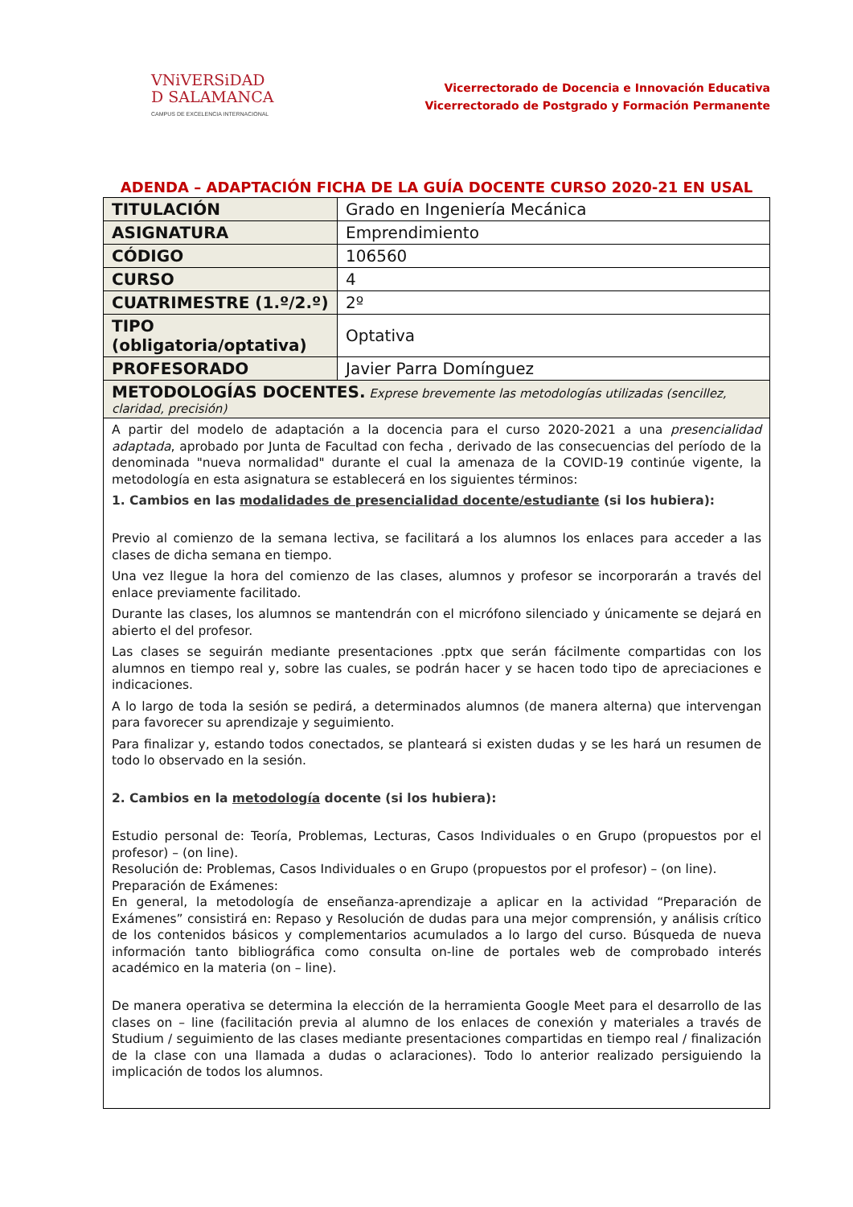VNiVERSiDAD
D SALAMANCA
CAMPUS DE EXCELENCIA INTERNACIONAL
Vicerrectorado de Docencia e Innovación Educativa
Vicerrectorado de Postgrado y Formación Permanente
ADENDA – ADAPTACIÓN FICHA DE LA GUÍA DOCENTE CURSO 2020-21 EN USAL
| TITULACIÓN | Grado en Ingeniería Mecánica |
| ASIGNATURA | Emprendimiento |
| CÓDIGO | 106560 |
| CURSO | 4 |
| CUATRIMESTRE (1.º/2.º) | 2º |
| TIPO (obligatoria/optativa) | Optativa |
| PROFESORADO | Javier Parra Domínguez |
| METODOLOGÍAS DOCENTES. Exprese brevemente las metodologías utilizadas (sencillez, claridad, precisión) | |
| A partir del modelo de adaptación a la docencia para el curso 2020-2021 a una presencialidad adaptada , aprobado por Junta de Facultad con fecha , derivado de las consecuencias del período de la denominada "nueva normalidad" durante el cual la amenaza de la COVID-19 continúe vigente, la metodología en esta asignatura se establecerá en los siguientes términos: 1. Cambios en las modalidades de presencialidad docente/estudiante (si los hubiera): Previo al comienzo de la semana lectiva, se facilitará a los alumnos los enlaces para acceder a las clases de dicha semana en tiempo. Una vez llegue la hora del comienzo de las clases, alumnos y profesor se incorporarán a través del enlace previamente facilitado. Durante las clases, los alumnos se mantendrán con el micrófono silenciado y únicamente se dejará en abierto el del profesor. Las clases se seguirán mediante presentaciones .pptx que serán fácilmente compartidas con los alumnos en tiempo real y, sobre las cuales, se podrán hacer y se hacen todo tipo de apreciaciones e indicaciones. A lo largo de toda la sesión se pedirá, a determinados alumnos (de manera alterna) que intervengan para favorecer su aprendizaje y seguimiento. Para finalizar y, estando todos conectados, se planteará si existen dudas y se les hará un resumen de todo lo observado en la sesión. 2. Cambios en la metodología docente (si los hubiera): Estudio personal de: Teoría, Problemas, Lecturas, Casos Individuales o en Grupo (propuestos por el profesor) – (on line). Resolución de: Problemas, Casos Individuales o en Grupo (propuestos por el profesor) – (on line). Preparación de Exámenes: En general, la metodología de enseñanza-aprendizaje a aplicar en la actividad “Preparación de Exámenes” consistirá en: Repaso y Resolución de dudas para una mejor comprensión, y análisis crítico de los contenidos básicos y complementarios acumulados a lo largo del curso. Búsqueda de nueva información tanto bibliográfica como consulta on-line de portales web de comprobado interés académico en la materia (on – line). De manera operativa se determina la elección de la herramienta Google Meet para el desarrollo de las clases on – line (facilitación previa al alumno de los enlaces de conexión y materiales a través de Studium / seguimiento de las clases mediante presentaciones compartidas en tiempo real / finalización de la clase con una llamada a dudas o aclaraciones). Todo lo anterior realizado persiguiendo la implicación de todos los alumnos. | |